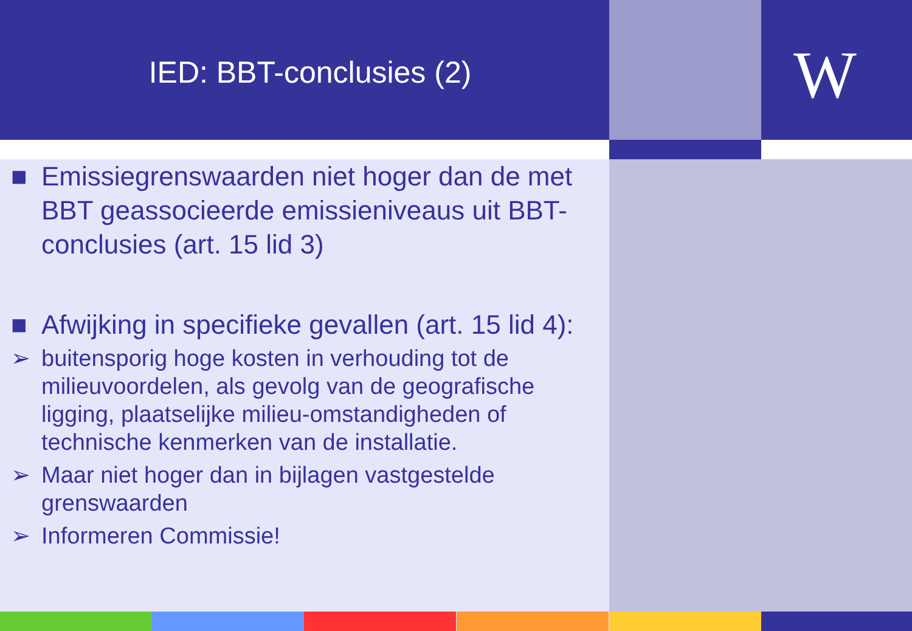IED: BBT-conclusies (2) W
■ Emissiegrenswaarden niet hoger dan de met BBT geassocieerde emissieniveaus uit BBT-conclusies (art. 15 lid 3)
■ Afwijking in specifieke gevallen (art. 15 lid 4):
➢ buitensporig hoge kosten in verhouding tot de milieuvoordelen, als gevolg van de geografische ligging, plaatselijke milieu-omstandigheden of technische kenmerken van de installatie.
➢ Maar niet hoger dan in bijlagen vastgestelde grenswaarden
➢ Informeren Commissie!